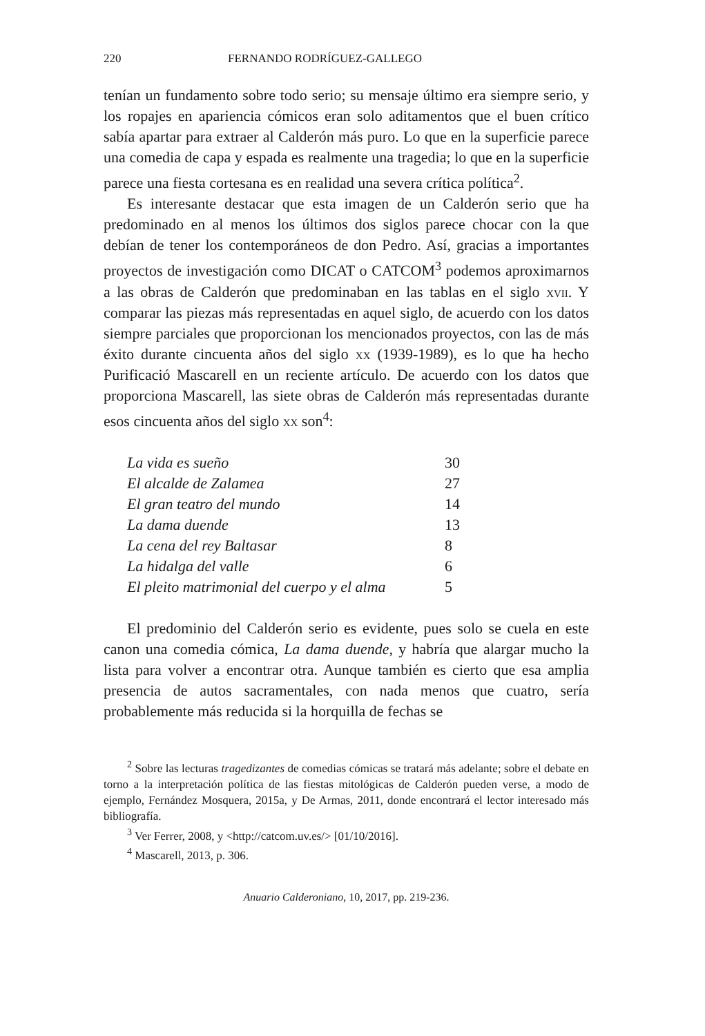220 FERNANDO RODRÍGUEZ-GALLEGO
tenían un fundamento sobre todo serio; su mensaje último era siempre serio, y los ropajes en apariencia cómicos eran solo aditamentos que el buen crítico sabía apartar para extraer al Calderón más puro. Lo que en la superficie parece una comedia de capa y espada es realmente una tragedia; lo que en la superficie parece una fiesta cortesana es en realidad una severa crítica política<sup>2</sup>.
Es interesante destacar que esta imagen de un Calderón serio que ha predominado en al menos los últimos dos siglos parece chocar con la que debían de tener los contemporáneos de don Pedro. Así, gracias a importantes proyectos de investigación como DICAT o CATCOM<sup>3</sup> podemos aproximarnos a las obras de Calderón que predominaban en las tablas en el siglo xvii. Y comparar las piezas más representadas en aquel siglo, de acuerdo con los datos siempre parciales que proporcionan los mencionados proyectos, con las de más éxito durante cincuenta años del siglo xx (1939-1989), es lo que ha hecho Purificació Mascarell en un reciente artículo. De acuerdo con los datos que proporciona Mascarell, las siete obras de Calderón más representadas durante esos cincuenta años del siglo xx son<sup>4</sup>:
| La vida es sueño | 30 |
| El alcalde de Zalamea | 27 |
| El gran teatro del mundo | 14 |
| La dama duende | 13 |
| La cena del rey Baltasar | 8 |
| La hidalga del valle | 6 |
| El pleito matrimonial del cuerpo y el alma | 5 |
El predominio del Calderón serio es evidente, pues solo se cuela en este canon una comedia cómica, La dama duende, y habría que alargar mucho la lista para volver a encontrar otra. Aunque también es cierto que esa amplia presencia de autos sacramentales, con nada menos que cuatro, sería probablemente más reducida si la horquilla de fechas se
<sup>2</sup> Sobre las lecturas tragedizantes de comedias cómicas se tratará más adelante; sobre el debate en torno a la interpretación política de las fiestas mitológicas de Calderón pueden verse, a modo de ejemplo, Fernández Mosquera, 2015a, y De Armas, 2011, donde encontrará el lector interesado más bibliografía.
<sup>3</sup> Ver Ferrer, 2008, y <http://catcom.uv.es/> [01/10/2016].
<sup>4</sup> Mascarell, 2013, p. 306.
Anuario Calderoniano, 10, 2017, pp. 219-236.